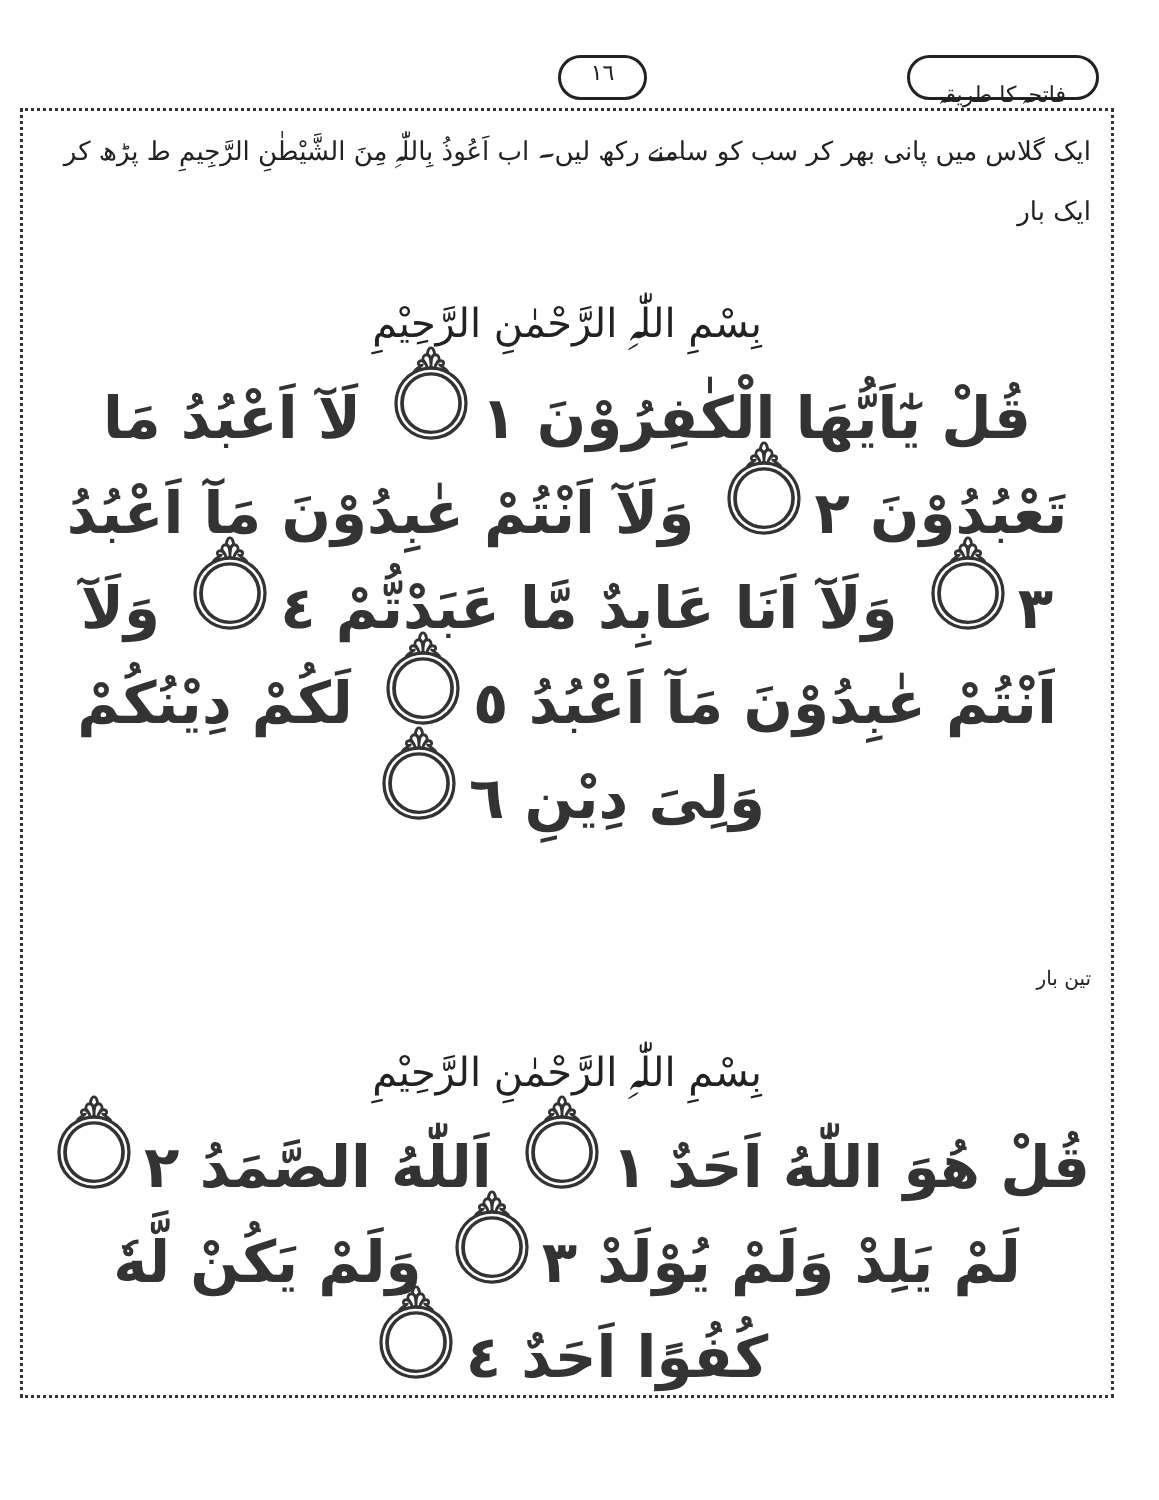فاتحہ کا طریقہ ١٦
ایک گلاس میں پانی بھر کر سب کو سامنے رکھ لیں۔ اب اَعُوذُ بِاللّٰہِ مِنَ الشَّیْطٰنِ الرَّجِیمِ ط پڑھ کر ایک بار
بِسْمِ اللّٰہِ الرَّحْمٰنِ الرَّحِیْمِ
قُلْ یٰٓاَیُّهَا الْکٰفِرُوْنَ ۝١ لَآ اَعْبُدُ مَا تَعْبُدُوْنَ ۝٢ وَلَآ اَنْتُمْ عٰبِدُوْنَ مَآ اَعْبُدُ ۝٣ وَلَآ اَنَا عَابِدٌ مَّا عَبَدْتُّمْ ۝٤ وَلَآ اَنْتُمْ عٰبِدُوْنَ مَآ اَعْبُدُ ۝٥ لَکُمْ دِیْنُکُمْ وَلِیَ دِیْنِ ۝٦
تین بار
بِسْمِ اللّٰہِ الرَّحْمٰنِ الرَّحِیْمِ
قُلْ هُوَ اللّٰهُ اَحَدٌ ۝١ اَللّٰهُ الصَّمَدُ ۝٢ لَمْ یَلِدْ وَلَمْ یُوْلَدْ ۝٣ وَلَمْ یَکُنْ لَّهٗ کُفُوًا اَحَدٌ ۝٤